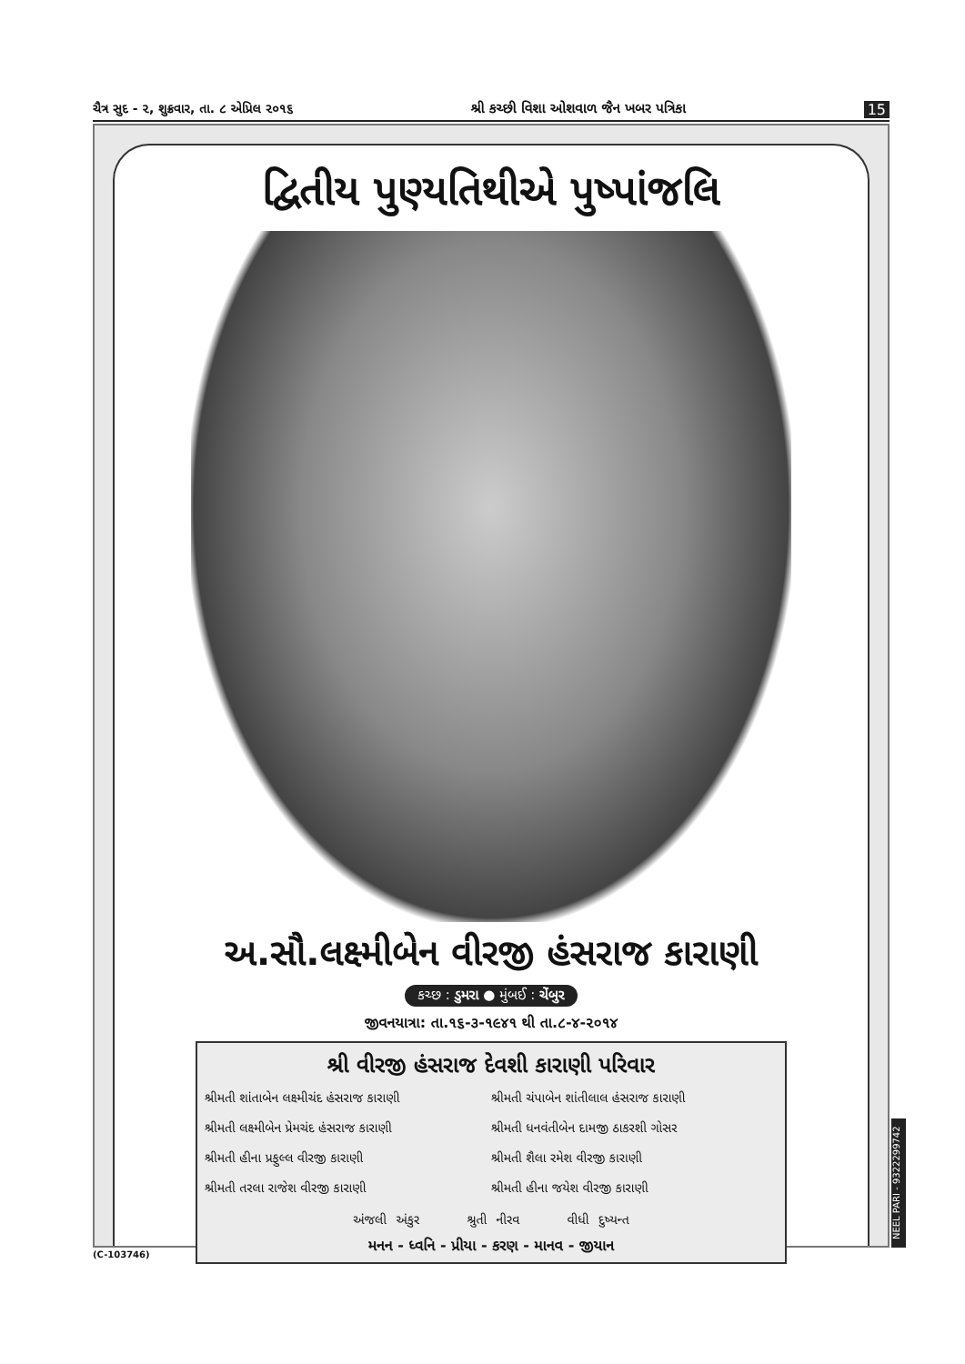ચૈત્ર સુદ - ૨, શુક્રવાર, તા. ૮ એપ્રિલ ૨૦૧૬ શ્રી કચ્છી વિશા ઓશવાળ જૈન ખબર પત્રિકા 15
દ્વિતીય પુણ્યતિથીએ પુષ્પાંજલિ
અ.સૌ.લક્ષ્મીબેન વીરજી હંસરાજ કારાણી
કચ્છ : ડુમરા ● મુંબઈ : ચેંબુર
જીવનયાત્રા: તા.૧૬-૩-૧૯૪૧ થી તા.૮-૪-૨૦૧૪
શ્રી વીરજી હંસરાજ દેવશી કારાણી પરિવાર
શ્રીમતી શાંતાબેન લક્ષ્મીચંદ હંસરાજ કારાણી
શ્રીમતી ચંપાબેન શાંતીલાલ હંસરાજ કારાણી
શ્રીમતી લક્ષ્મીબેન પ્રેમચંદ હંસરાજ કારાણી
શ્રીમતી ધનવંતીબેન દામજી ઠાકરશી ગોસર
શ્રીમતી હીના પ્રફુલ્લ વીરજી કારાણી
શ્રીમતી શૈલા રમેશ વીરજી કારાણી
શ્રીમતી તરલા રાજેશ વીરજી કારાણી
શ્રીમતી હીના જયેશ વીરજી કારાણી
અંજલી અંકુર શ્રુતી નીરવ વીધી દુષ્યન્ત
મનન - ધ્વનિ - પ્રીયા - કરણ - માનવ - જીયાન
NEEL PARI - 9322299742
(C-103746)